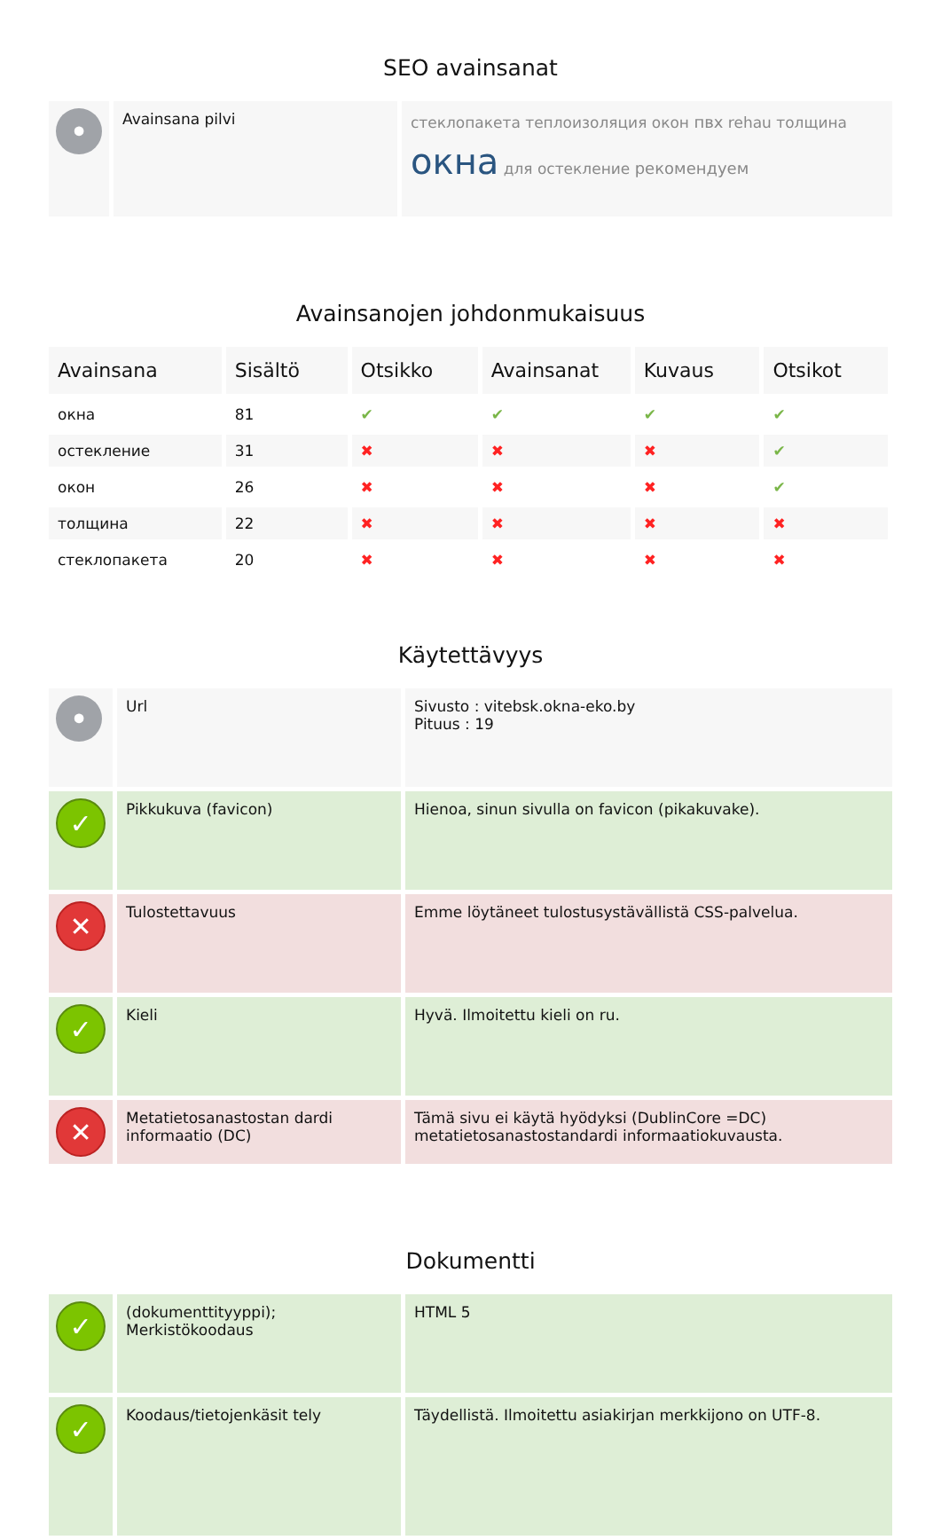SEO avainsanat
| • | Avainsana pilvi | стеклопакета теплоизоляция окон пвх rehau толщина окна для остекление рекомендуем |
Avainsanojen johdonmukaisuus
| Avainsana | Sisältö | Otsikko | Avainsanat | Kuvaus | Otsikot |
| --- | --- | --- | --- | --- | --- |
| окна | 81 | ✔ | ✔ | ✔ | ✔ |
| остекление | 31 | ✖ | ✖ | ✖ | ✔ |
| окон | 26 | ✖ | ✖ | ✖ | ✔ |
| толщина | 22 | ✖ | ✖ | ✖ | ✖ |
| стеклопакета | 20 | ✖ | ✖ | ✖ | ✖ |
Käytettävyys
| • | Url | Sivusto : vitebsk.okna-eko.by Pituus : 19 |
| ✓ | Pikkukuva (favicon) | Hienoa, sinun sivulla on favicon (pikakuvake). |
| ✕ | Tulostettavuus | Emme löytäneet tulostusystävällistä CSS-palvelua. |
| ✓ | Kieli | Hyvä. Ilmoitettu kieli on ru. |
| ✕ | Metatietosanastostan dardi informaatio (DC) | Tämä sivu ei käytä hyödyksi (DublinCore =DC) metatietosanastostandardi informaatiokuvausta. |
Dokumentti
| ✓ | (dokumenttityyppi); Merkistökoodaus | HTML 5 |
| ✓ | Koodaus/tietojenkäsit tely | Täydellistä. Ilmoitettu asiakirjan merkkijono on UTF-8. |